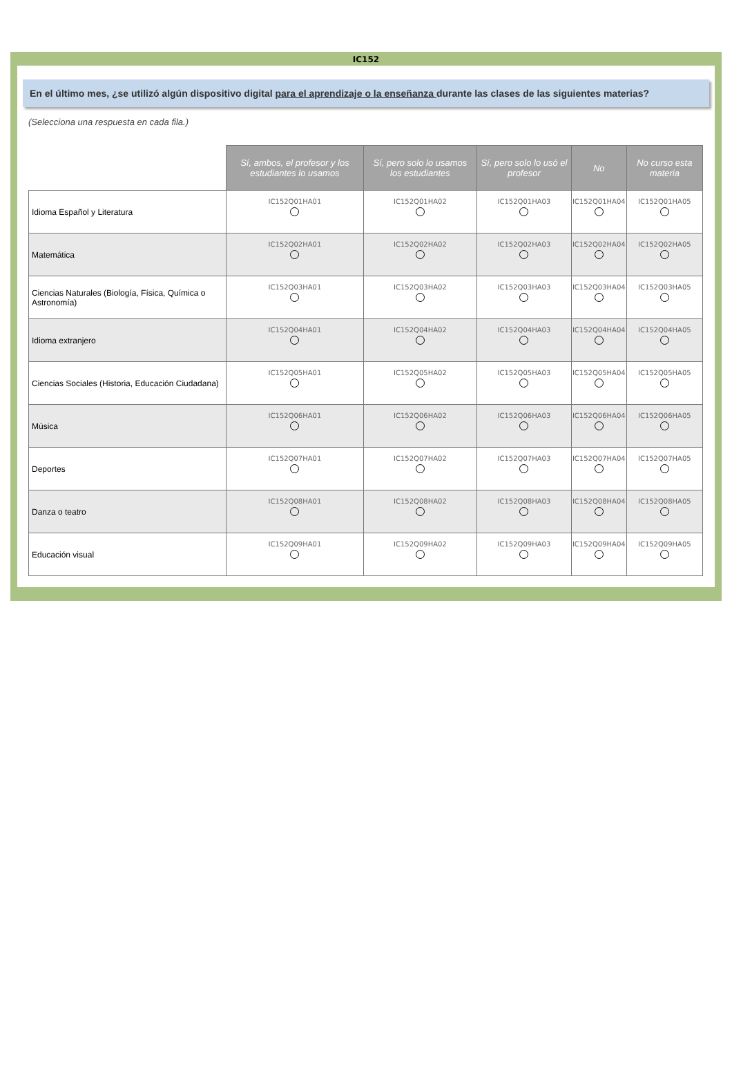IC152
En el último mes, ¿se utilizó algún dispositivo digital para el aprendizaje o la enseñanza durante las clases de las siguientes materias?
(Selecciona una respuesta en cada fila.)
| | Sí, ambos, el profesor y los estudiantes lo usamos | Sí, pero solo lo usamos los estudiantes | Sí, pero solo lo usó el profesor | No | No curso esta materia |
| --- | --- | --- | --- | --- | --- |
| Idioma Español y Literatura | IC152Q01HA01 | IC152Q01HA02 | IC152Q01HA03 | IC152Q01HA04 | IC152Q01HA05 |
| Matemática | IC152Q02HA01 | IC152Q02HA02 | IC152Q02HA03 | IC152Q02HA04 | IC152Q02HA05 |
| Ciencias Naturales (Biología, Física, Química o Astronomía) | IC152Q03HA01 | IC152Q03HA02 | IC152Q03HA03 | IC152Q03HA04 | IC152Q03HA05 |
| Idioma extranjero | IC152Q04HA01 | IC152Q04HA02 | IC152Q04HA03 | IC152Q04HA04 | IC152Q04HA05 |
| Ciencias Sociales (Historia, Educación Ciudadana) | IC152Q05HA01 | IC152Q05HA02 | IC152Q05HA03 | IC152Q05HA04 | IC152Q05HA05 |
| Música | IC152Q06HA01 | IC152Q06HA02 | IC152Q06HA03 | IC152Q06HA04 | IC152Q06HA05 |
| Deportes | IC152Q07HA01 | IC152Q07HA02 | IC152Q07HA03 | IC152Q07HA04 | IC152Q07HA05 |
| Danza o teatro | IC152Q08HA01 | IC152Q08HA02 | IC152Q08HA03 | IC152Q08HA04 | IC152Q08HA05 |
| Educación visual | IC152Q09HA01 | IC152Q09HA02 | IC152Q09HA03 | IC152Q09HA04 | IC152Q09HA05 |